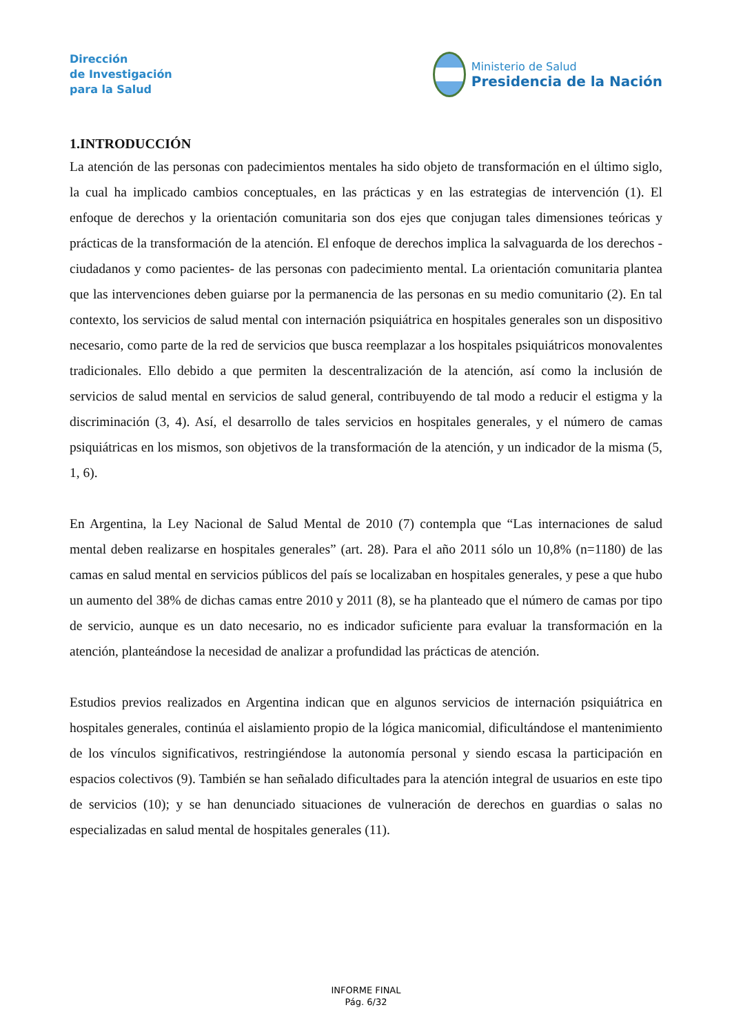Dirección
de Investigación
para la Salud
Ministerio de Salud
Presidencia de la Nación
1.INTRODUCCIÓN
La atención de las personas con padecimientos mentales ha sido objeto de transformación en el último siglo, la cual ha implicado cambios conceptuales, en las prácticas y en las estrategias de intervención (1). El enfoque de derechos y la orientación comunitaria son dos ejes que conjugan tales dimensiones teóricas y prácticas de la transformación de la atención. El enfoque de derechos implica la salvaguarda de los derechos -ciudadanos y como pacientes- de las personas con padecimiento mental. La orientación comunitaria plantea que las intervenciones deben guiarse por la permanencia de las personas en su medio comunitario (2). En tal contexto, los servicios de salud mental con internación psiquiátrica en hospitales generales son un dispositivo necesario, como parte de la red de servicios que busca reemplazar a los hospitales psiquiátricos monovalentes tradicionales. Ello debido a que permiten la descentralización de la atención, así como la inclusión de servicios de salud mental en servicios de salud general, contribuyendo de tal modo a reducir el estigma y la discriminación (3, 4). Así, el desarrollo de tales servicios en hospitales generales, y el número de camas psiquiátricas en los mismos, son objetivos de la transformación de la atención, y un indicador de la misma (5, 1, 6).
En Argentina, la Ley Nacional de Salud Mental de 2010 (7) contempla que “Las internaciones de salud mental deben realizarse en hospitales generales” (art. 28). Para el año 2011 sólo un 10,8% (n=1180) de las camas en salud mental en servicios públicos del país se localizaban en hospitales generales, y pese a que hubo un aumento del 38% de dichas camas entre 2010 y 2011 (8), se ha planteado que el número de camas por tipo de servicio, aunque es un dato necesario, no es indicador suficiente para evaluar la transformación en la atención, planteándose la necesidad de analizar a profundidad las prácticas de atención.
Estudios previos realizados en Argentina indican que en algunos servicios de internación psiquiátrica en hospitales generales, continúa el aislamiento propio de la lógica manicomial, dificultándose el mantenimiento de los vínculos significativos, restringiéndose la autonomía personal y siendo escasa la participación en espacios colectivos (9). También se han señalado dificultades para la atención integral de usuarios en este tipo de servicios (10); y se han denunciado situaciones de vulneración de derechos en guardias o salas no especializadas en salud mental de hospitales generales (11).
INFORME FINAL
Pág. 6/32